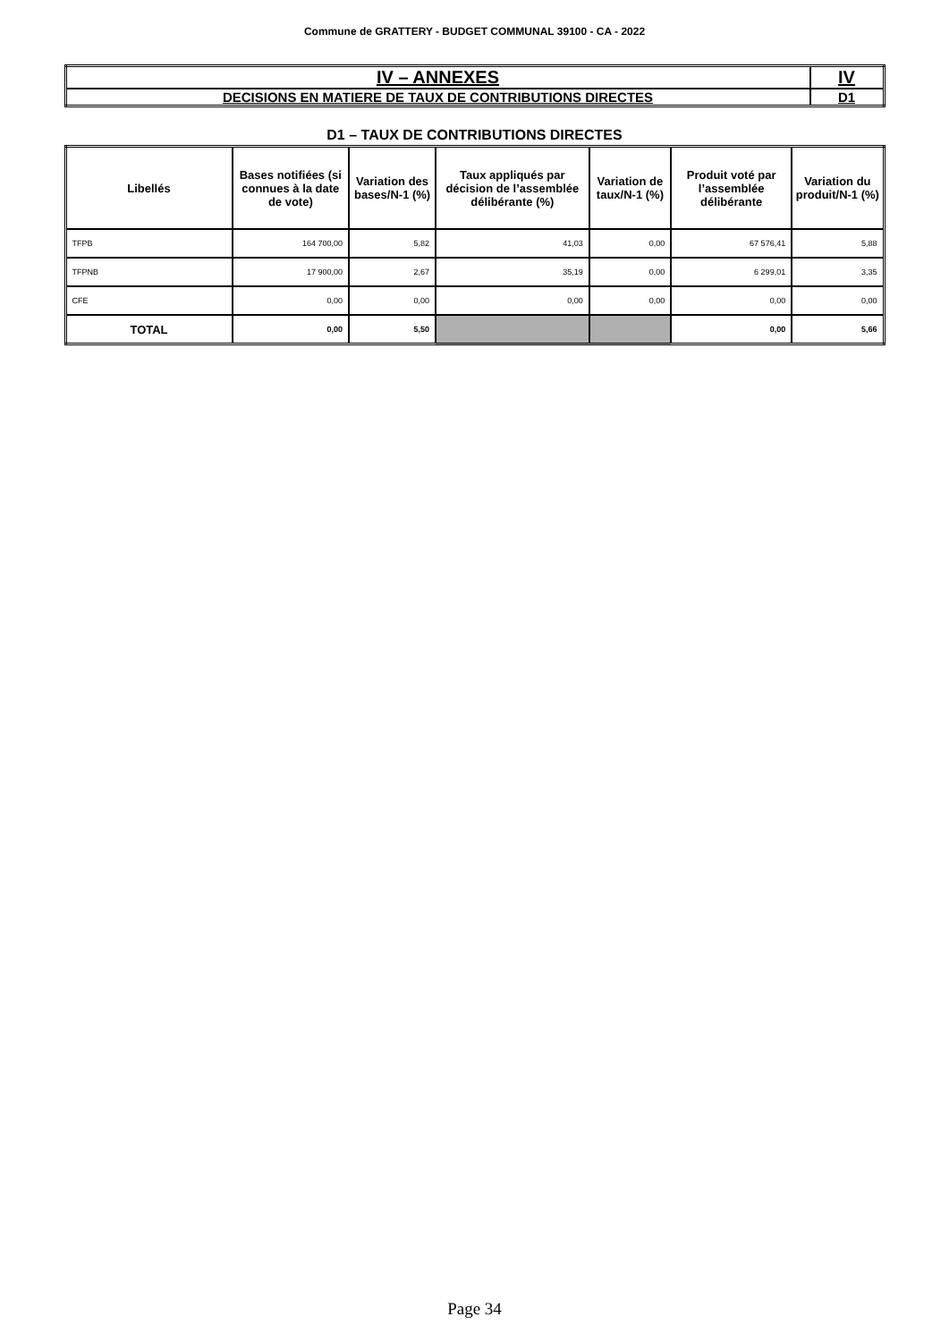Commune de GRATTERY - BUDGET COMMUNAL 39100 - CA - 2022
| IV – ANNEXES | IV |
| DECISIONS EN MATIERE DE TAUX DE CONTRIBUTIONS DIRECTES | D1 |
D1 – TAUX DE CONTRIBUTIONS DIRECTES
| Libellés | Bases notifiées (si connues à la date de vote) | Variation des bases/N-1 (%) | Taux appliqués par décision de l’assemblée délibérante (%) | Variation de taux/N-1 (%) | Produit voté par l’assemblée délibérante | Variation du produit/N-1 (%) |
| --- | --- | --- | --- | --- | --- | --- |
| TFPB | 164 700,00 | 5,82 | 41,03 | 0,00 | 67 576,41 | 5,88 |
| TFPNB | 17 900,00 | 2,67 | 35,19 | 0,00 | 6 299,01 | 3,35 |
| CFE | 0,00 | 0,00 | 0,00 | 0,00 | 0,00 | 0,00 |
| TOTAL | 0,00 | 5,50 | | | 0,00 | 5,66 |
Page 34